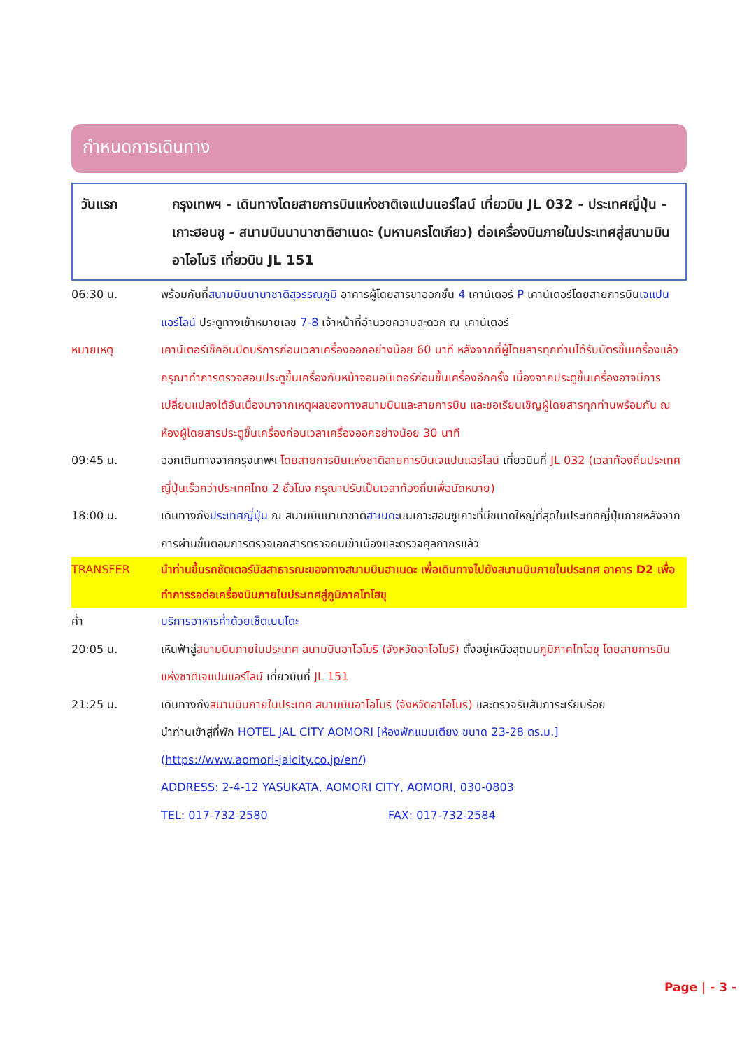กำหนดการเดินทาง
วันแรก กรุงเทพฯ - เดินทางโดยสายการบินแห่งชาติเจแปนแอร์ไลน์ เที่ยวบิน JL 032 - ประเทศญี่ปุ่น - เกาะฮอนชู - สนามบินนานาชาติฮาเนดะ (มหานครโตเกียว) ต่อเครื่องบินภายในประเทศสู่สนามบินอาโอโมริ เที่ยวบิน JL 151
06:30 น. พร้อมกันที่สนามบินนานาชาติสุวรรณภูมิ อาคารผู้โดยสารขาออกชั้น 4 เคาน์เตอร์ P เคาน์เตอร์โดยสายการบินเจแปนแอร์ไลน์ ประตูทางเข้าหมายเลข 7-8 เจ้าหน้าที่อำนวยความสะดวก ณ เคาน์เตอร์
หมายเหตุ เคาน์เตอร์เช็คอินปิดบริการก่อนเวลาเครื่องออกอย่างน้อย 60 นาที หลังจากที่ผู้โดยสารทุกท่านได้รับบัตรขึ้นเครื่องแล้ว กรุณาทำการตรวจสอบประตูขึ้นเครื่องกับหน้าจอมอนิเตอร์ก่อนขึ้นเครื่องอีกครั้ง เนื่องจากประตูขึ้นเครื่องอาจมีการเปลี่ยนแปลงได้อันเนื่องมาจากเหตุผลของทางสนามบินและสายการบิน และขอเรียนเชิญผู้โดยสารทุกท่านพร้อมกัน ณ ห้องผู้โดยสารประตูขึ้นเครื่องก่อนเวลาเครื่องออกอย่างน้อย 30 นาที
09:45 น. ออกเดินทางจากกรุงเทพฯ โดยสายการบินแห่งชาติสายการบินเจแปนแอร์ไลน์ เที่ยวบินที่ JL 032 (เวลาท้องถิ่นประเทศญี่ปุ่นเร็วกว่าประเทศไทย 2 ชั่วโมง กรุณาปรับเป็นเวลาท้องถิ่นเพื่อนัดหมาย)
18:00 น. เดินทางถึงประเทศญี่ปุ่น ณ สนามบินนานาชาติฮาเนดะบนเกาะฮอนชูเกาะที่มีขนาดใหญ่ที่สุดในประเทศญี่ปุ่นภายหลังจากการผ่านขั้นตอนการตรวจเอกสารตรวจคนเข้าเมืองและตรวจศุลกากรแล้ว
TRANSFER นำท่านขึ้นรถชัตเตอร์บัสสาธารณะของทางสนามบินฮาเนดะ เพื่อเดินทางไปยังสนามบินภายในประเทศ อาคาร D2 เพื่อทำการรอต่อเครื่องบินภายในประเทศสู่ภูมิภาคโทโฮขุ
ค่ำ บริการอาหารค่ำด้วยเซ็ตเบนโตะ
20:05 น. เหินฟ้าสู่สนามบินภายในประเทศ สนามบินอาโอโมริ (จังหวัดอาโอโมริ) ตั้งอยู่เหนือสุดบนภูมิภาคโทโฮขุ โดยสายการบินแห่งชาติเจแปนแอร์ไลน์ เที่ยวบินที่ JL 151
21:25 น. เดินทางถึงสนามบินภายในประเทศ สนามบินอาโอโมริ (จังหวัดอาโอโมริ) และตรวจรับสัมภาระเรียบร้อย
นำท่านเข้าสู่ที่พัก HOTEL JAL CITY AOMORI [ห้องพักแบบเตียง ขนาด 23-28 ตร.ม.]
(https://www.aomori-jalcity.co.jp/en/)
ADDRESS: 2-4-12 YASUKATA, AOMORI CITY, AOMORI, 030-0803
TEL: 017-732-2580 FAX: 017-732-2584
Page | - 3 -